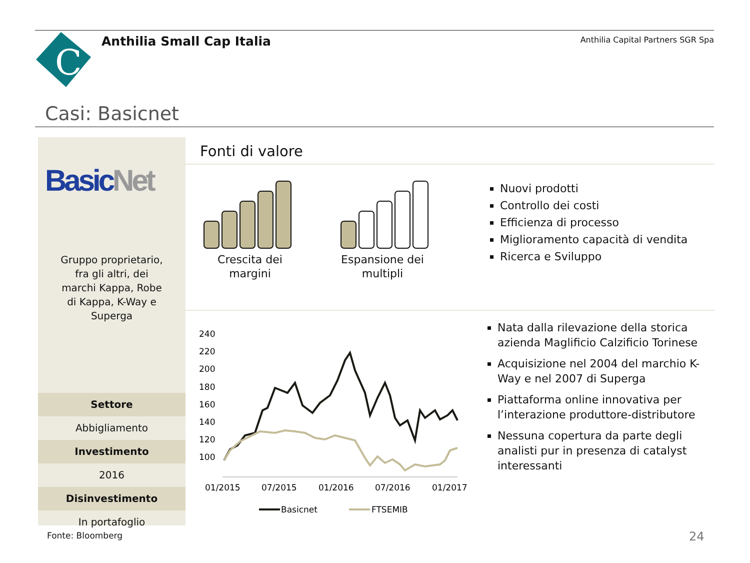C
Anthilia Small Cap Italia
Anthilia Capital Partners SGR Spa
Casi: Basicnet
Basic Net
Gruppo proprietario,
fra gli altri, dei
marchi Kappa, Robe
di Kappa, K-Way e
Superga
Settore
Abbigliamento
Investimento
2016
Disinvestimento
In portafoglio
Fonti di valore
Crescita dei margini
Espansione dei multipli
Nuovi prodotti
Controllo dei costi
Efficienza di processo
Miglioramento capacità di vendita
Ricerca e Sviluppo
240
220
200
180
160
140
120
100
01/2015
07/2015
01/2016
07/2016
01/2017
Basicnet
FTSEMIB
Nata dalla rilevazione della storica azienda Maglificio Calzificio Torinese
Acquisizione nel 2004 del marchio K-Way e nel 2007 di Superga
Piattaforma online innovativa per l’interazione produttore-distributore
Nessuna copertura da parte degli analisti pur in presenza di catalyst interessanti
Fonte: Bloomberg 24